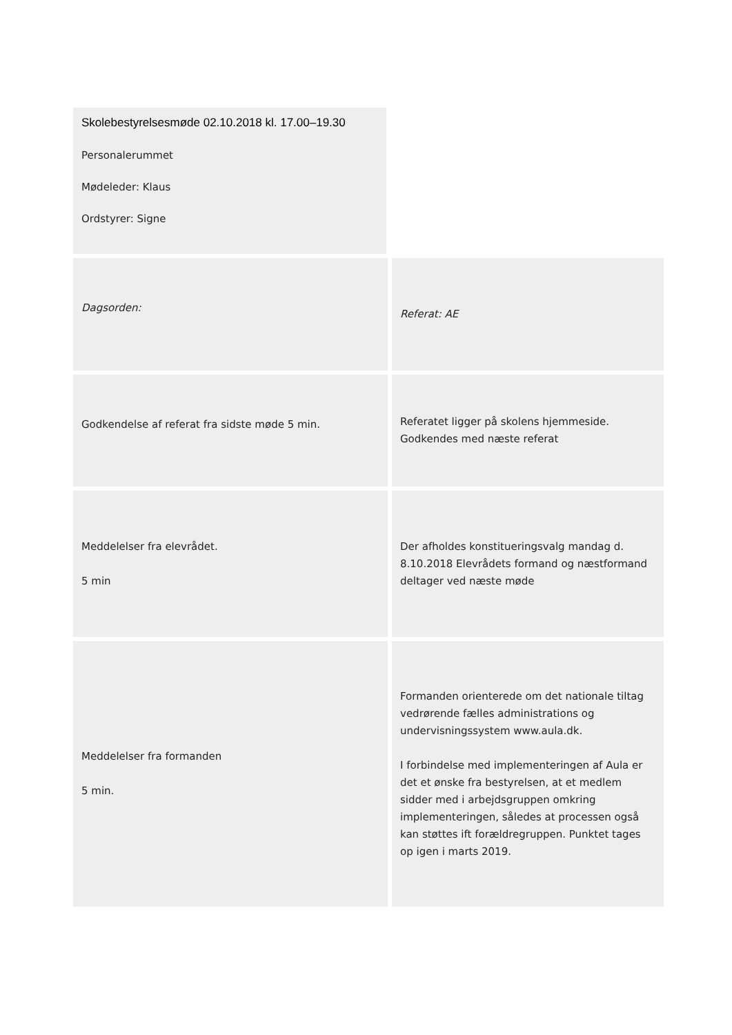Skolebestyrelsesmøde 02.10.2018 kl. 17.00–19.30
Personalerummet
Mødeleder: Klaus
Ordstyrer: Signe
| Dagsorden: | Referat: AE |
| Godkendelse af referat fra sidste møde 5 min. | Referatet ligger på skolens hjemmeside. Godkendes med næste referat |
| Meddelelser fra elevrådet. 5 min | Der afholdes konstitueringsvalg mandag d. 8.10.2018 Elevrådets formand og næstformand deltager ved næste møde |
| Meddelelser fra formanden 5 min. | Formanden orienterede om det nationale tiltag vedrørende fælles administrations og undervisningssystem www.aula.dk. I forbindelse med implementeringen af Aula er det et ønske fra bestyrelsen, at et medlem sidder med i arbejdsgruppen omkring implementeringen, således at processen også kan støttes ift forældregruppen. Punktet tages op igen i marts 2019. |